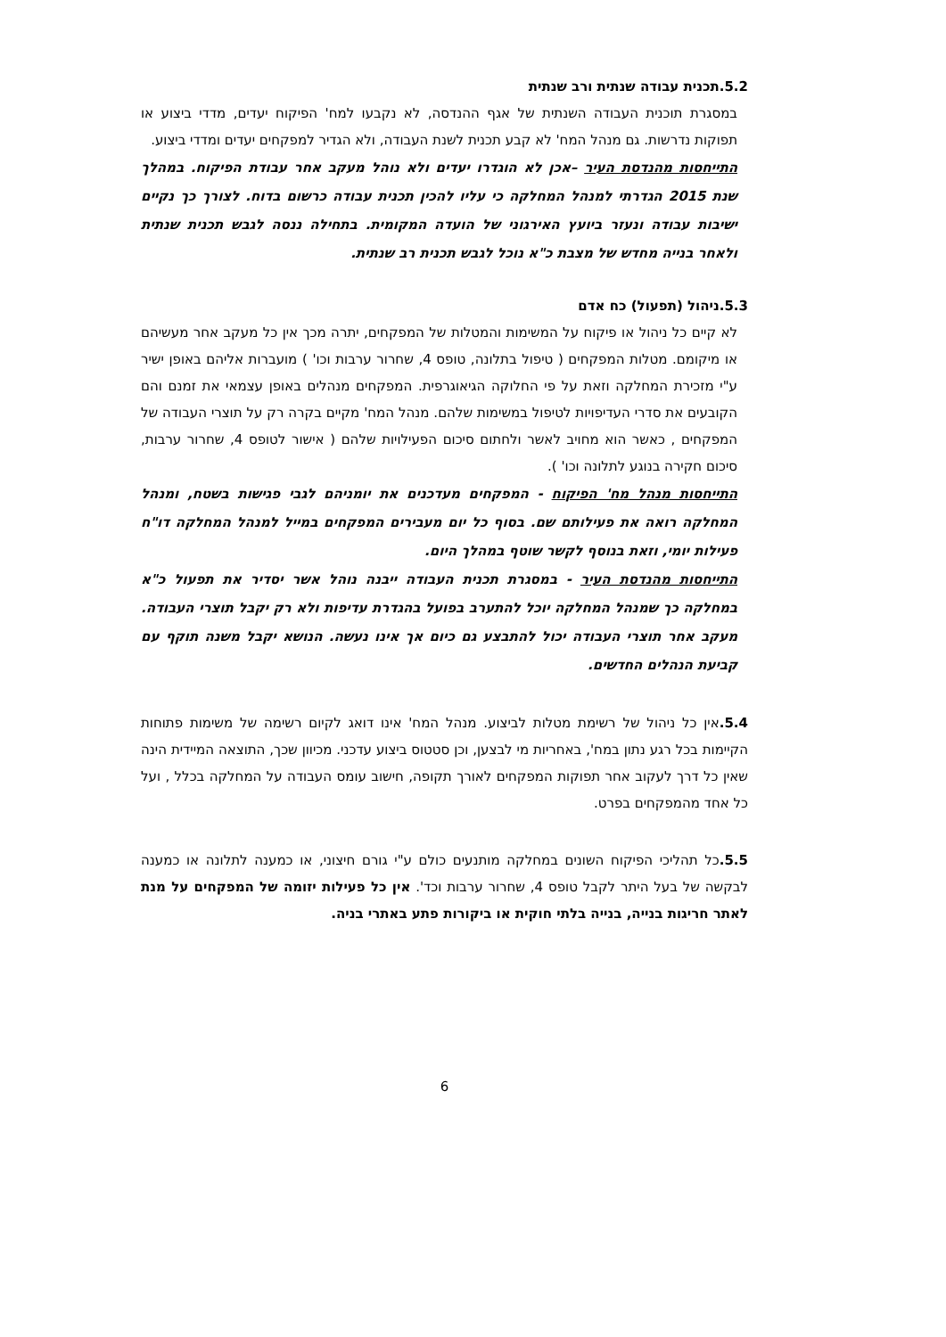5.2.תכנית עבודה שנתית ורב שנתית
במסגרת תוכנית העבודה השנתית של אגף ההנדסה, לא נקבעו למח' הפיקוח יעדים, מדדי ביצוע או תפוקות נדרשות. גם מנהל המח' לא קבע תכנית לשנת העבודה, ולא הגדיר למפקחים יעדים ומדדי ביצוע.
התייחסות מהנדסת העיר –אכן לא הוגדרו יעדים ולא נוהל מעקב אחר עבודת הפיקוח. במהלך שנת 2015 הגדרתי למנהל המחלקה כי עליו להכין תכנית עבודה כרשום בדוח. לצורך כך נקיים ישיבות עבודה ונעזר ביועץ האירגוני של הועדה המקומית. בתחילה ננסה לגבש תכנית שנתית ולאחר בנייה מחדש של מצבת כ"א נוכל לגבש תכנית רב שנתית.
5.3.ניהול (תפעול) כח אדם
לא קיים כל ניהול או פיקוח על המשימות והמטלות של המפקחים, יתרה מכך אין כל מעקב אחר מעשיהם או מיקומם. מטלות המפקחים ( טיפול בתלונה, טופס 4, שחרור ערבות וכו' ) מועברות אליהם באופן ישיר ע"י מזכירת המחלקה וזאת על פי החלוקה הגיאוגרפית. המפקחים מנהלים באופן עצמאי את זמנם והם הקובעים את סדרי העדיפויות לטיפול במשימות שלהם. מנהל המח' מקיים בקרה רק על תוצרי העבודה של המפקחים , כאשר הוא מחויב לאשר ולחתום סיכום הפעילויות שלהם ( אישור לטופס 4, שחרור ערבות, סיכום חקירה בנוגע לתלונה וכו' ).
התייחסות מנהל מח' הפיקוח - המפקחים מעדכנים את יומניהם לגבי פגישות בשטח, ומנהל המחלקה רואה את פעילותם שם. בסוף כל יום מעבירים המפקחים במייל למנהל המחלקה דו"ח פעילות יומי, וזאת בנוסף לקשר שוטף במהלך היום.
התייחסות מהנדסת העיר - במסגרת תכנית העבודה ייבנה נוהל אשר יסדיר את תפעול כ"א במחלקה כך שמנהל המחלקה יוכל להתערב בפועל בהגדרת עדיפות ולא רק יקבל תוצרי העבודה. מעקב אחר תוצרי העבודה יכול להתבצע גם כיום אך אינו נעשה. הנושא יקבל משנה תוקף עם קביעת הנהלים החדשים.
5.4. אין כל ניהול של רשימת מטלות לביצוע. מנהל המח' אינו דואג לקיום רשימה של משימות פתוחות הקיימות בכל רגע נתון במח', באחריות מי לבצען, וכן סטטוס ביצוע עדכני. מכיוון שכך, התוצאה המיידית הינה שאין כל דרך לעקוב אחר תפוקות המפקחים לאורך תקופה, חישוב עומס העבודה על המחלקה בכלל , ועל כל אחד מהמפקחים בפרט.
5.5. כל תהליכי הפיקוח השונים במחלקה מותנעים כולם ע"י גורם חיצוני, או כמענה לתלונה או כמענה לבקשה של בעל היתר לקבל טופס 4, שחרור ערבות וכד'. אין כל פעילות יזומה של המפקחים על מנת לאתר חריגות בנייה, בנייה בלתי חוקית או ביקורות פתע באתרי בניה.
6